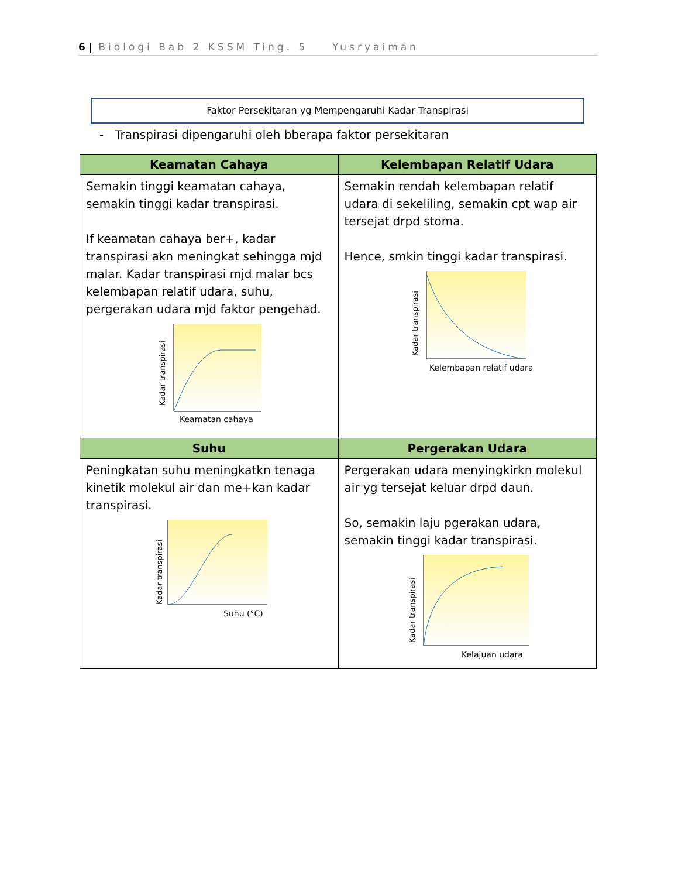6 | Biologi Bab 2 KSSM Ting. 5 Yusryaiman
Faktor Persekitaran yg Mempengaruhi Kadar Transpirasi
- Transpirasi dipengaruhi oleh bberapa faktor persekitaran
| Keamatan Cahaya | Kelembapan Relatif Udara |
| --- | --- |
| Semakin tinggi keamatan cahaya, semakin tinggi kadar transpirasi. If keamatan cahaya ber+, kadar transpirasi akn meningkat sehingga mjd malar. Kadar transpirasi mjd malar bcs kelembapan relatif udara, suhu, pergerakan udara mjd faktor pengehad. Kadar transpirasi Keamatan cahaya | Semakin rendah kelembapan relatif udara di sekeliling, semakin cpt wap air tersejat drpd stoma. Hence, smkin tinggi kadar transpirasi. Kadar transpirasi Kelembapan relatif udara |
| Suhu | Pergerakan Udara |
| Peningkatan suhu meningkatkn tenaga kinetik molekul air dan me+kan kadar transpirasi. Kadar transpirasi Suhu (°C) | Pergerakan udara menyingkirkn molekul air yg tersejat keluar drpd daun. So, semakin laju pgerakan udara, semakin tinggi kadar transpirasi. Kadar transpirasi Kelajuan udara |